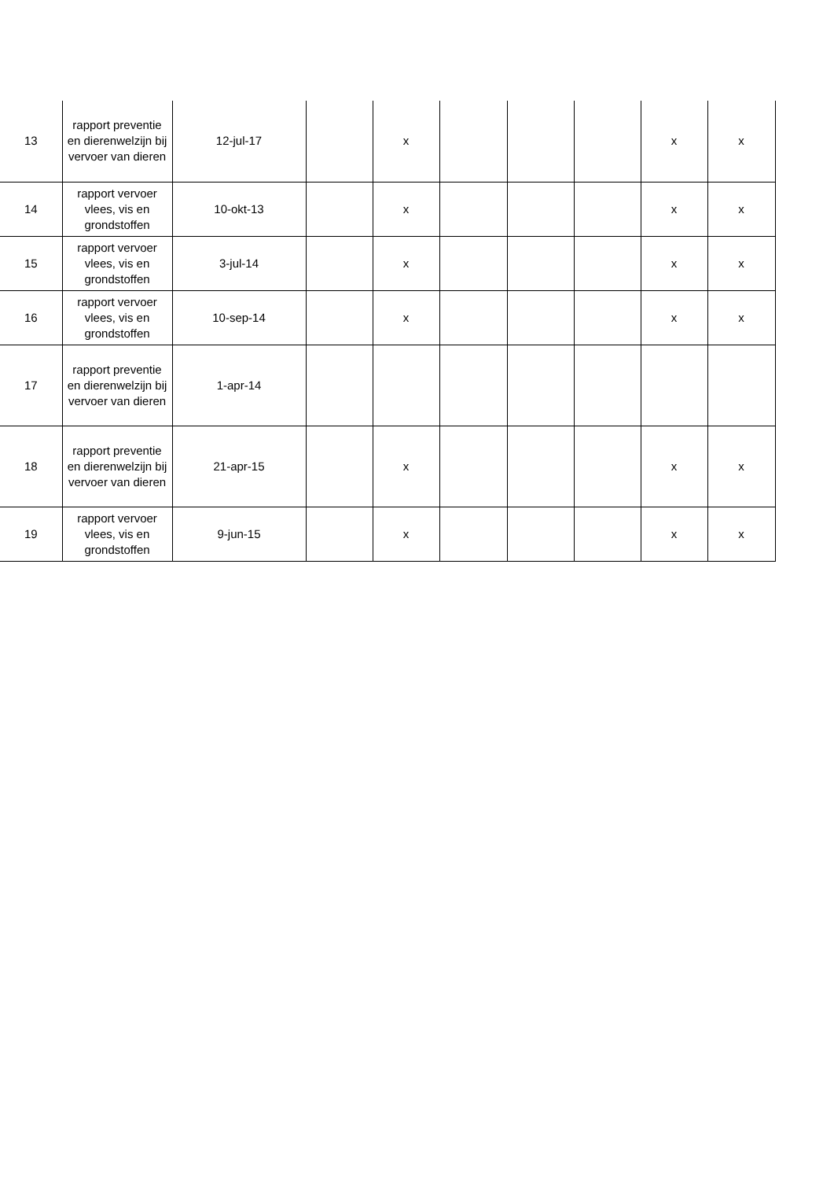| 13 | rapport preventie en dierenwelzijn bij vervoer van dieren | 12-jul-17 | | x | | | | x | x |
| 14 | rapport vervoer vlees, vis en grondstoffen | 10-okt-13 | | x | | | | x | x |
| 15 | rapport vervoer vlees, vis en grondstoffen | 3-jul-14 | | x | | | | x | x |
| 16 | rapport vervoer vlees, vis en grondstoffen | 10-sep-14 | | x | | | | x | x |
| 17 | rapport preventie en dierenwelzijn bij vervoer van dieren | 1-apr-14 | | | | | | | |
| 18 | rapport preventie en dierenwelzijn bij vervoer van dieren | 21-apr-15 | | x | | | | x | x |
| 19 | rapport vervoer vlees, vis en grondstoffen | 9-jun-15 | | x | | | | x | x |